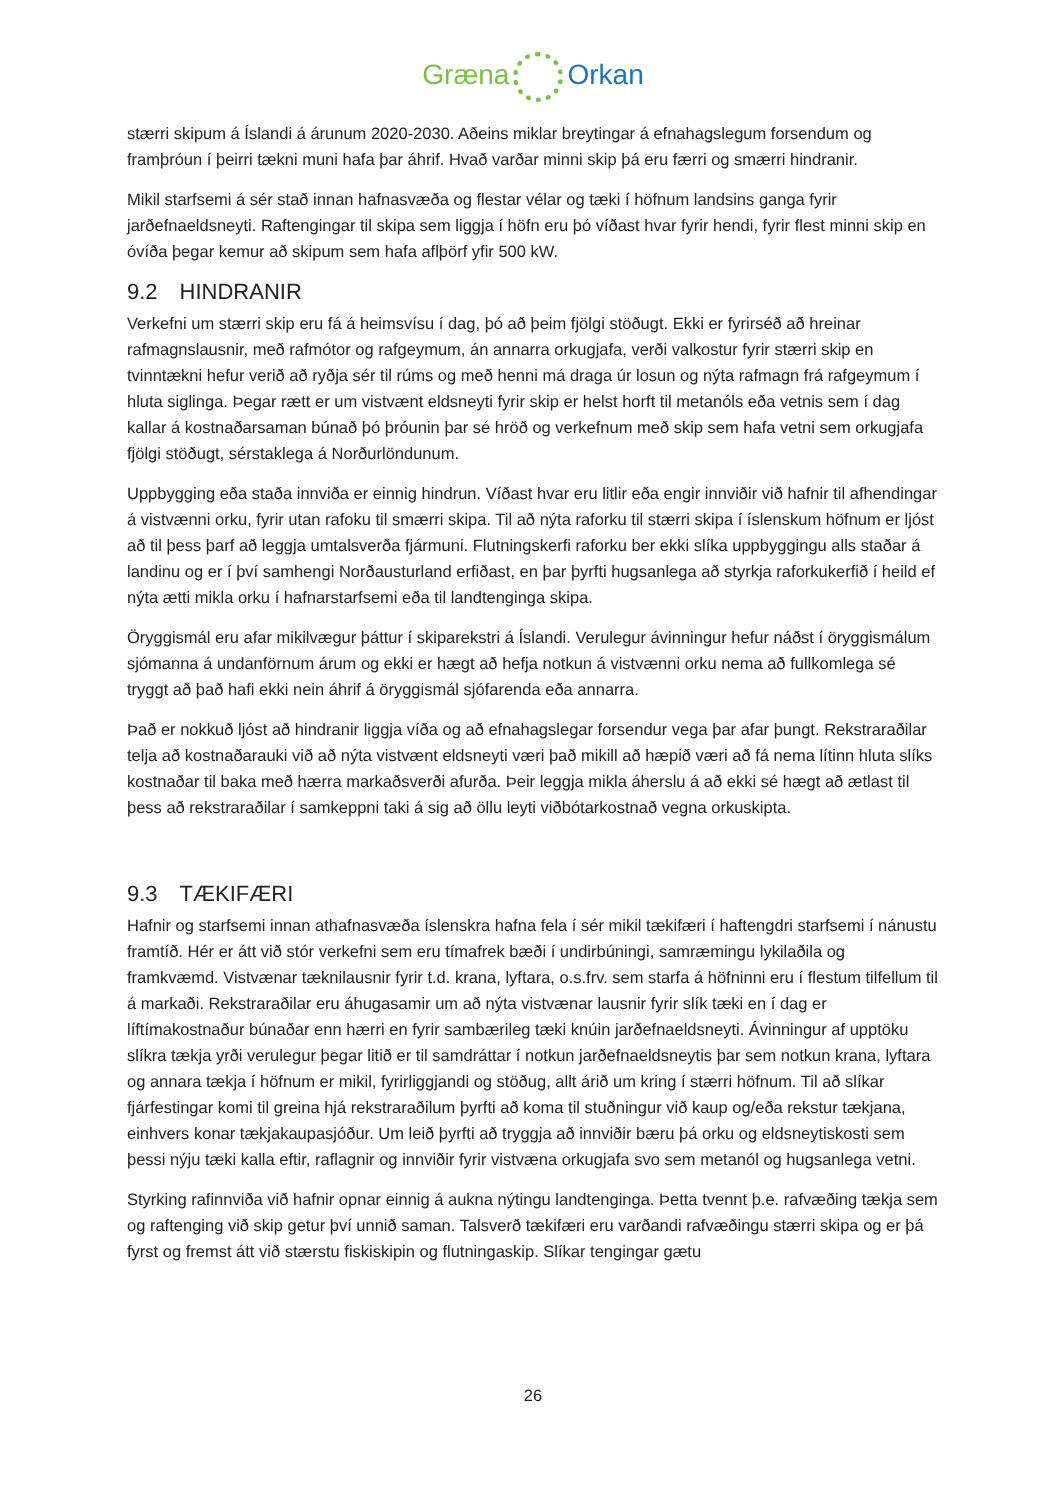Græna Orkan
stærri skipum á Íslandi á árunum 2020-2030. Aðeins miklar breytingar á efnahagslegum forsendum og framþróun í þeirri tækni muni hafa þar áhrif. Hvað varðar minni skip þá eru færri og smærri hindranir.
Mikil starfsemi á sér stað innan hafnasvæða og flestar vélar og tæki í höfnum landsins ganga fyrir jarðefnaeldsneyti. Raftengingar til skipa sem liggja í höfn eru þó víðast hvar fyrir hendi, fyrir flest minni skip en óvíða þegar kemur að skipum sem hafa aflþörf yfir 500 kW.
9.2 HINDRANIR
Verkefni um stærri skip eru fá á heimsvísu í dag, þó að þeim fjölgi stöðugt. Ekki er fyrirséð að hreinar rafmagnslausnir, með rafmótor og rafgeymum, án annarra orkugjafa, verði valkostur fyrir stærri skip en tvinntækni hefur verið að ryðja sér til rúms og með henni má draga úr losun og nýta rafmagn frá rafgeymum í hluta siglinga. Þegar rætt er um vistvænt eldsneyti fyrir skip er helst horft til metanóls eða vetnis sem í dag kallar á kostnaðarsaman búnað þó þróunin þar sé hröð og verkefnum með skip sem hafa vetni sem orkugjafa fjölgi stöðugt, sérstaklega á Norðurlöndunum.
Uppbygging eða staða innviða er einnig hindrun. Víðast hvar eru litlir eða engir innviðir við hafnir til afhendingar á vistvænni orku, fyrir utan rafoku til smærri skipa. Til að nýta raforku til stærri skipa í íslenskum höfnum er ljóst að til þess þarf að leggja umtalsverða fjármuni. Flutningskerfi raforku ber ekki slíka uppbyggingu alls staðar á landinu og er í því samhengi Norðausturland erfiðast, en þar þyrfti hugsanlega að styrkja raforkukerfið í heild ef nýta ætti mikla orku í hafnarstarfsemi eða til landtenginga skipa.
Öryggismál eru afar mikilvægur þáttur í skiparekstri á Íslandi. Verulegur ávinningur hefur náðst í öryggismálum sjómanna á undanförnum árum og ekki er hægt að hefja notkun á vistvænni orku nema að fullkomlega sé tryggt að það hafi ekki nein áhrif á öryggismál sjófarenda eða annarra.
Það er nokkuð ljóst að hindranir liggja víða og að efnahagslegar forsendur vega þar afar þungt. Rekstraraðilar telja að kostnaðarauki við að nýta vistvænt eldsneyti væri það mikill að hæpið væri að fá nema lítinn hluta slíks kostnaðar til baka með hærra markaðsverði afurða. Þeir leggja mikla áherslu á að ekki sé hægt að ætlast til þess að rekstraraðilar í samkeppni taki á sig að öllu leyti viðbótarkostnað vegna orkuskipta.
9.3 TÆKIFÆRI
Hafnir og starfsemi innan athafnasvæða íslenskra hafna fela í sér mikil tækifæri í haftengdri starfsemi í nánustu framtíð. Hér er átt við stór verkefni sem eru tímafrek bæði í undirbúningi, samræmingu lykilaðila og framkvæmd. Vistvænar tæknilausnir fyrir t.d. krana, lyftara, o.s.frv. sem starfa á höfninni eru í flestum tilfellum til á markaði. Rekstraraðilar eru áhugasamir um að nýta vistvænar lausnir fyrir slík tæki en í dag er líftímakostnaður búnaðar enn hærri en fyrir sambærileg tæki knúin jarðefnaeldsneyti. Ávinningur af upptöku slíkra tækja yrði verulegur þegar litið er til samdráttar í notkun jarðefnaeldsneytis þar sem notkun krana, lyftara og annara tækja í höfnum er mikil, fyrirliggjandi og stöðug, allt árið um kring í stærri höfnum. Til að slíkar fjárfestingar komi til greina hjá rekstraraðilum þyrfti að koma til stuðningur við kaup og/eða rekstur tækjana, einhvers konar tækjakaupasjóður. Um leið þyrfti að tryggja að innviðir bæru þá orku og eldsneytiskosti sem þessi nýju tæki kalla eftir, raflagnir og innviðir fyrir vistvæna orkugjafa svo sem metanól og hugsanlega vetni.
Styrking rafinnviða við hafnir opnar einnig á aukna nýtingu landtenginga. Þetta tvennt þ.e. rafvæðing tækja sem og raftenging við skip getur því unnið saman. Talsverð tækifæri eru varðandi rafvæðingu stærri skipa og er þá fyrst og fremst átt við stærstu fiskiskipin og flutningaskip. Slíkar tengingar gætu
26